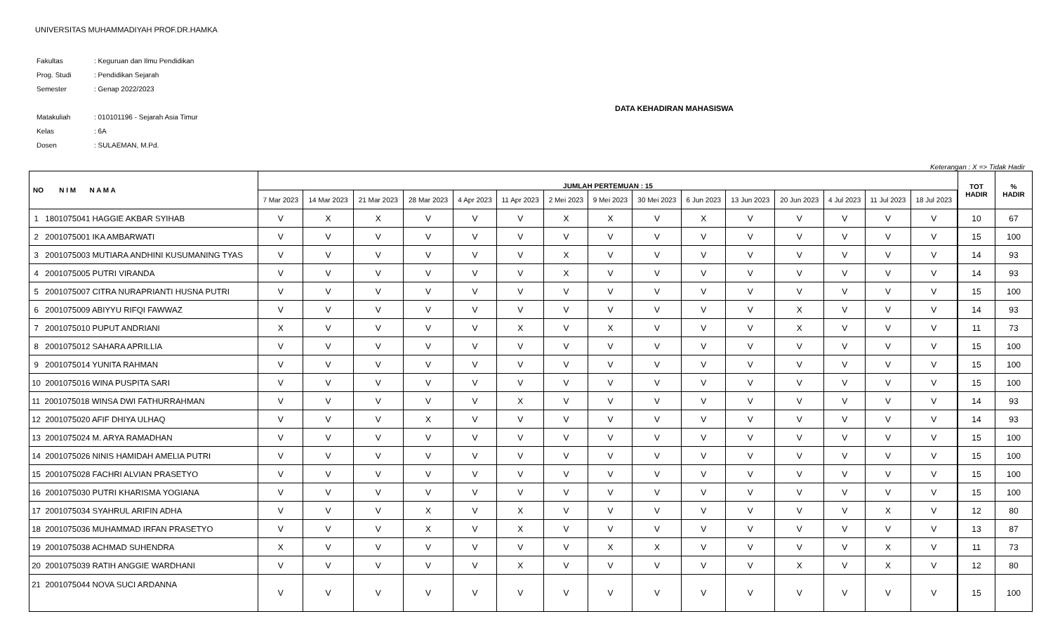UNIVERSITAS MUHAMMADIYAH PROF.DR.HAMKA
| Fakultas | : Keguruan dan Ilmu Pendidikan |
| Prog. Studi | : Pendidikan Sejarah |
| Semester | : Genap 2022/2023 |
| Matakuliah | : 010101196 - Sejarah Asia Timur |
| Kelas | : 6A |
| Dosen | : SULAEMAN, M.Pd. |
DATA KEHADIRAN MAHASISWA
Keterangan : X => Tidak Hadir
| NO N I M N A M A | JUMLAH PERTEMUAN : 15 | | | | | | | | | | | | | | | | TOT HADIR | % HADIR |
| --- | --- | --- | --- | --- | --- | --- | --- | --- | --- | --- | --- | --- | --- | --- | --- | --- | --- | --- |
| | 7 Mar 2023 | 14 Mar 2023 | 21 Mar 2023 | 28 Mar 2023 | 4 Apr 2023 | 11 Apr 2023 | 2 Mei 2023 | 9 Mei 2023 | 30 Mei 2023 | 6 Jun 2023 | 13 Jun 2023 | 20 Jun 2023 | 4 Jul 2023 | 11 Jul 2023 | 18 Jul 2023 | | | |
| 1 1801075041 HAGGIE AKBAR SYIHAB | V | X | X | V | V | V | X | X | V | X | V | V | V | V | V | | 10 | 67 |
| 2 2001075001 IKA AMBARWATI | V | V | V | V | V | V | V | V | V | V | V | V | V | V | V | | 15 | 100 |
| 3 2001075003 MUTIARA ANDHINI KUSUMANING TYAS | V | V | V | V | V | V | X | V | V | V | V | V | V | V | V | | 14 | 93 |
| 4 2001075005 PUTRI VIRANDA | V | V | V | V | V | V | X | V | V | V | V | V | V | V | V | | 14 | 93 |
| 5 2001075007 CITRA NURAPRIANTI HUSNA PUTRI | V | V | V | V | V | V | V | V | V | V | V | V | V | V | V | | 15 | 100 |
| 6 2001075009 ABIYYU RIFQI FAWWAZ | V | V | V | V | V | V | V | V | V | V | V | X | V | V | V | | 14 | 93 |
| 7 2001075010 PUPUT ANDRIANI | X | V | V | V | V | X | V | X | V | V | V | X | V | V | V | | 11 | 73 |
| 8 2001075012 SAHARA APRILLIA | V | V | V | V | V | V | V | V | V | V | V | V | V | V | V | | 15 | 100 |
| 9 2001075014 YUNITA RAHMAN | V | V | V | V | V | V | V | V | V | V | V | V | V | V | V | | 15 | 100 |
| 10 2001075016 WINA PUSPITA SARI | V | V | V | V | V | V | V | V | V | V | V | V | V | V | V | | 15 | 100 |
| 11 2001075018 WINSA DWI FATHURRAHMAN | V | V | V | V | V | X | V | V | V | V | V | V | V | V | V | | 14 | 93 |
| 12 2001075020 AFIF DHIYA ULHAQ | V | V | V | X | V | V | V | V | V | V | V | V | V | V | V | | 14 | 93 |
| 13 2001075024 M. ARYA RAMADHAN | V | V | V | V | V | V | V | V | V | V | V | V | V | V | V | | 15 | 100 |
| 14 2001075026 NINIS HAMIDAH AMELIA PUTRI | V | V | V | V | V | V | V | V | V | V | V | V | V | V | V | | 15 | 100 |
| 15 2001075028 FACHRI ALVIAN PRASETYO | V | V | V | V | V | V | V | V | V | V | V | V | V | V | V | | 15 | 100 |
| 16 2001075030 PUTRI KHARISMA YOGIANA | V | V | V | V | V | V | V | V | V | V | V | V | V | V | V | | 15 | 100 |
| 17 2001075034 SYAHRUL ARIFIN ADHA | V | V | V | X | V | X | V | V | V | V | V | V | V | X | V | | 12 | 80 |
| 18 2001075036 MUHAMMAD IRFAN PRASETYO | V | V | V | X | V | X | V | V | V | V | V | V | V | V | V | | 13 | 87 |
| 19 2001075038 ACHMAD SUHENDRA | X | V | V | V | V | V | V | X | X | V | V | V | V | X | V | | 11 | 73 |
| 20 2001075039 RATIH ANGGIE WARDHANI | V | V | V | V | V | X | V | V | V | V | V | X | V | X | V | | 12 | 80 |
| 21 2001075044 NOVA SUCI ARDANNA | V | V | V | V | V | V | V | V | V | V | V | V | V | V | V | | 15 | 100 |